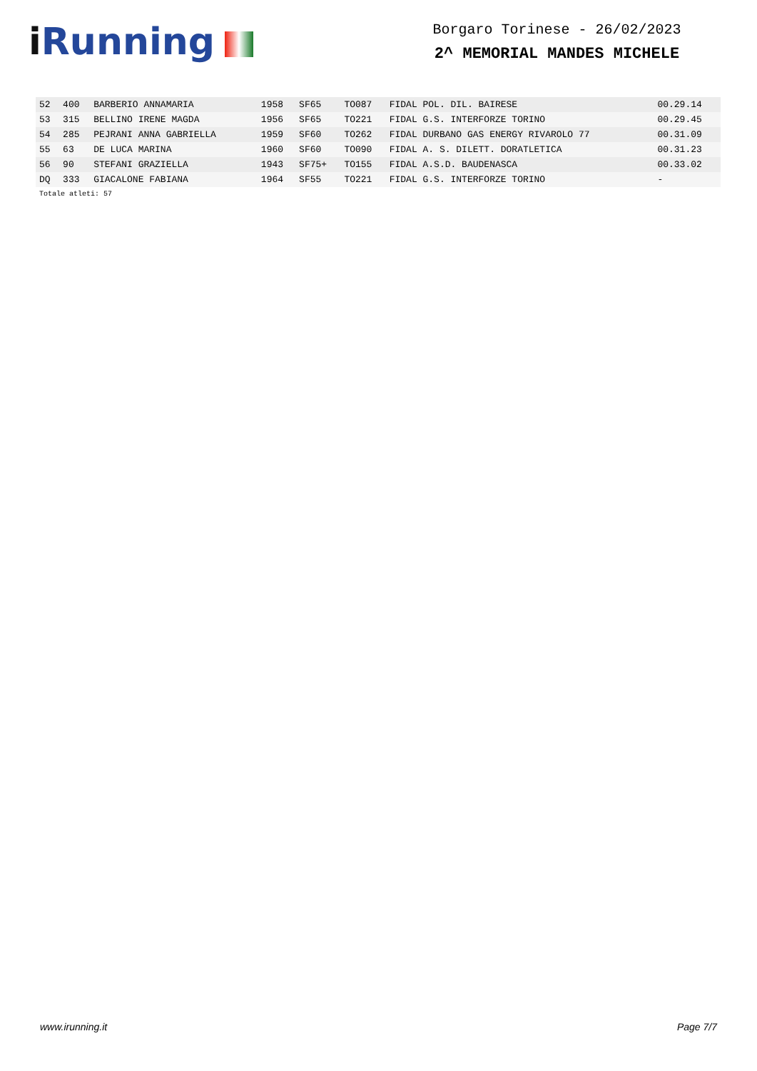i Running
Borgaro Torinese - 26/02/2023
2^ MEMORIAL MANDES MICHELE
| 52 | 400 | BARBERIO ANNAMARIA | 1958 | SF65 | TO087 | FIDAL POL. DIL. BAIRESE | 00.29.14 |
| 53 | 315 | BELLINO IRENE MAGDA | 1956 | SF65 | TO221 | FIDAL G.S. INTERFORZE TORINO | 00.29.45 |
| 54 | 285 | PEJRANI ANNA GABRIELLA | 1959 | SF60 | TO262 | FIDAL DURBANO GAS ENERGY RIVAROLO 77 | 00.31.09 |
| 55 | 63 | DE LUCA MARINA | 1960 | SF60 | TO090 | FIDAL A. S. DILETT. DORATLETICA | 00.31.23 |
| 56 | 90 | STEFANI GRAZIELLA | 1943 | SF75+ | TO155 | FIDAL A.S.D. BAUDENASCA | 00.33.02 |
| DQ | 333 | GIACALONE FABIANA | 1964 | SF55 | TO221 | FIDAL G.S. INTERFORZE TORINO | - |
Totale atleti: 57
www.irunning.it Page 7/7